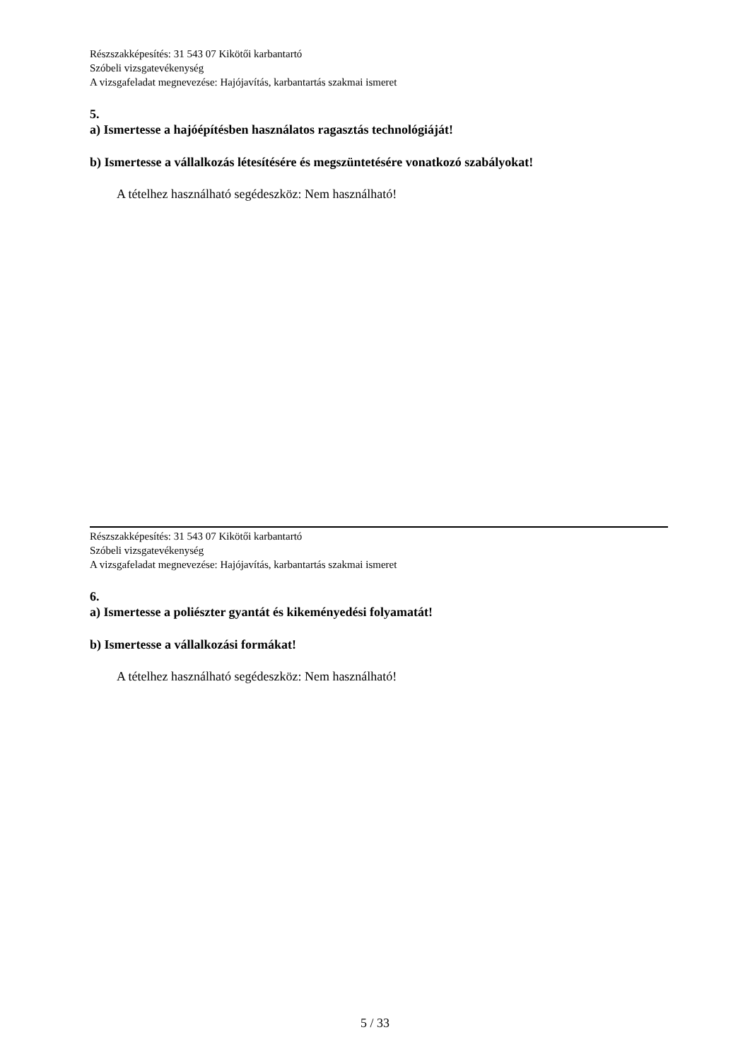Részszakképesítés: 31 543 07 Kikötői karbantartó
Szóbeli vizsgatevékenység
A vizsgafeladat megnevezése: Hajójavítás, karbantartás szakmai ismeret
5.
a) Ismertesse a hajóépítésben használatos ragasztás technológiáját!
b) Ismertesse a vállalkozás létesítésére és megszüntetésére vonatkozó szabályokat!
A tételhez használható segédeszköz: Nem használható!
Részszakképesítés: 31 543 07 Kikötői karbantartó
Szóbeli vizsgatevékenység
A vizsgafeladat megnevezése: Hajójavítás, karbantartás szakmai ismeret
6.
a) Ismertesse a poliészter gyantát és kikeményedési folyamatát!
b) Ismertesse a vállalkozási formákat!
A tételhez használható segédeszköz: Nem használható!
5 / 33